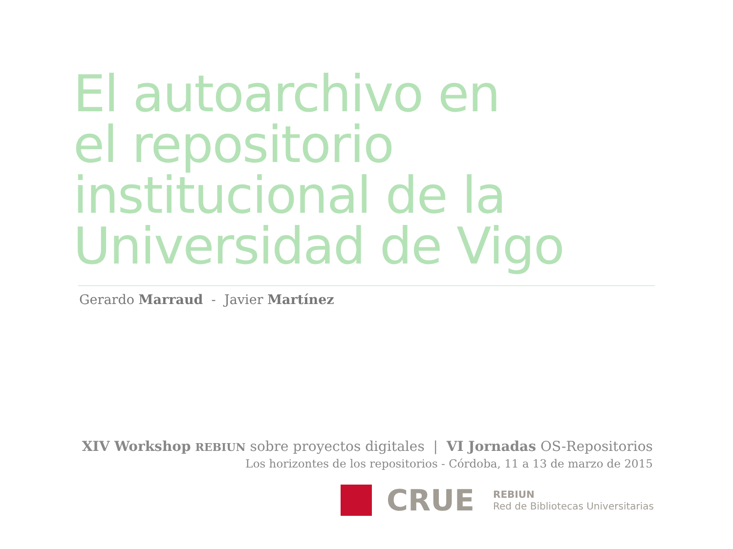El autoarchivo en
el repositorio
institucional de la
Universidad de Vigo
Gerardo Marraud - Javier Martínez
XIV Workshop REBIUN sobre proyectos digitales | VI Jornadas OS-Repositorios
Los horizontes de los repositorios - Córdoba, 11 a 13 de marzo de 2015
CRUE
REBIUN
Red de Bibliotecas Universitarias